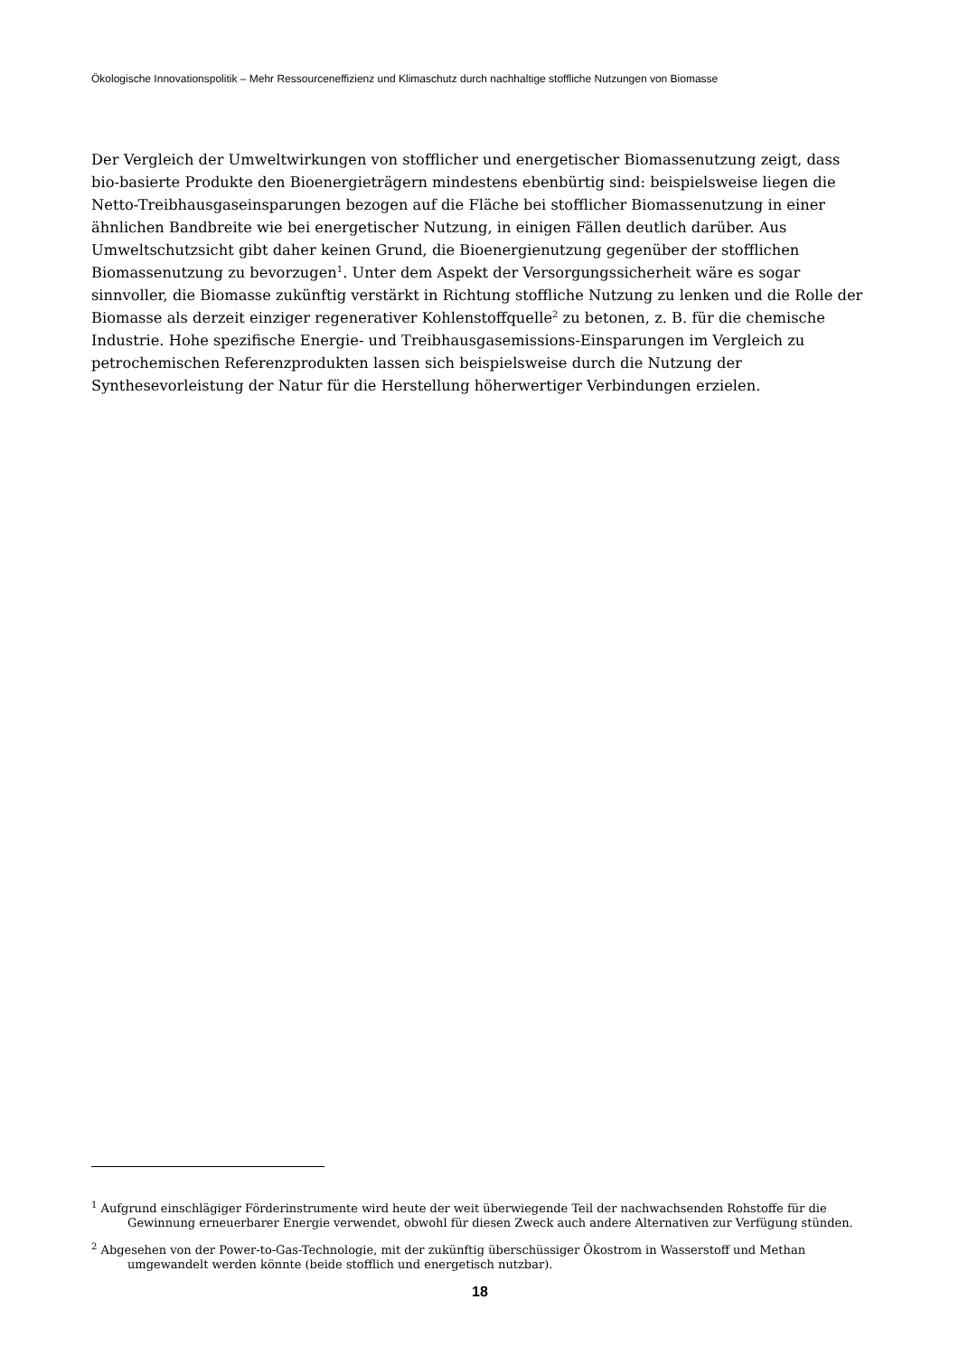Ökologische Innovationspolitik – Mehr Ressourceneffizienz und Klimaschutz durch nachhaltige stoffliche Nutzungen von Biomasse
Der Vergleich der Umweltwirkungen von stofflicher und energetischer Biomassenutzung zeigt, dass bio-basierte Produkte den Bioenergieträgern mindestens ebenbürtig sind: beispielsweise liegen die Netto-Treibhausgaseinsparungen bezogen auf die Fläche bei stofflicher Biomassenutzung in einer ähnlichen Bandbreite wie bei energetischer Nutzung, in einigen Fällen deutlich darüber. Aus Umweltschutzsicht gibt daher keinen Grund, die Bioenergienutzung gegenüber der stofflichen Biomassenutzung zu bevorzugen<sup>1</sup>. Unter dem Aspekt der Versorgungssicherheit wäre es sogar sinnvoller, die Biomasse zukünftig verstärkt in Richtung stoffliche Nutzung zu lenken und die Rolle der Biomasse als derzeit einziger regenerativer Kohlenstoffquelle<sup>2</sup> zu betonen, z. B. für die chemische Industrie. Hohe spezifische Energie- und Treibhausgasemissions-Einsparungen im Vergleich zu petrochemischen Referenzprodukten lassen sich beispielsweise durch die Nutzung der Synthesevorleistung der Natur für die Herstellung höherwertiger Verbindungen erzielen.
<sup>1</sup> Aufgrund einschlägiger Förderinstrumente wird heute der weit überwiegende Teil der nachwachsenden Rohstoffe für die Gewinnung erneuerbarer Energie verwendet, obwohl für diesen Zweck auch andere Alternativen zur Verfügung stünden.
<sup>2</sup> Abgesehen von der Power-to-Gas-Technologie, mit der zukünftig überschüssiger Ökostrom in Wasserstoff und Methan umgewandelt werden könnte (beide stofflich und energetisch nutzbar).
18